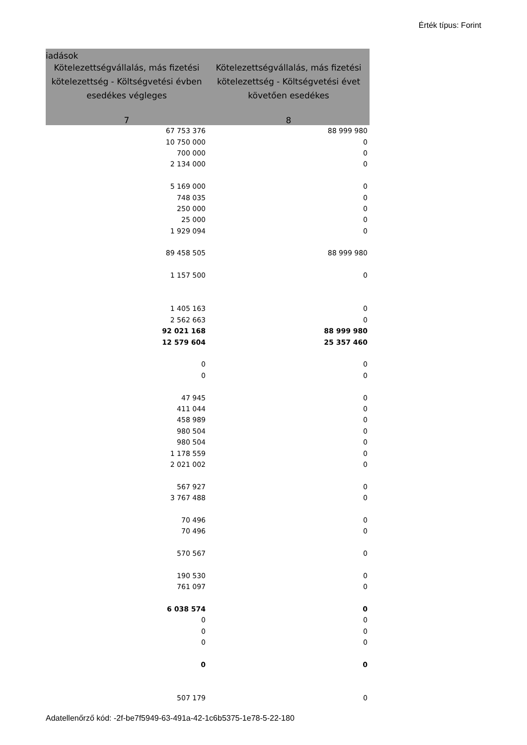Érték típus: Forint
| iadások | |
| --- | --- |
| Kötelezettségvállalás, más fizetési kötelezettség - Költségvetési évben esedékes végleges | Kötelezettségvállalás, más fizetési kötelezettség - Költségvetési évet követően esedékes |
| 7 | 8 |
| 67 753 376 | 88 999 980 |
| 10 750 000 | 0 |
| 700 000 | 0 |
| 2 134 000 | 0 |
| 5 169 000 | 0 |
| 748 035 | 0 |
| 250 000 | 0 |
| 25 000 | 0 |
| 1 929 094 | 0 |
| 89 458 505 | 88 999 980 |
| 1 157 500 | 0 |
| 1 405 163 | 0 |
| 2 562 663 | 0 |
| 92 021 168 | 88 999 980 |
| 12 579 604 | 25 357 460 |
| 0 | 0 |
| 0 | 0 |
| 47 945 | 0 |
| 411 044 | 0 |
| 458 989 | 0 |
| 980 504 | 0 |
| 980 504 | 0 |
| 1 178 559 | 0 |
| 2 021 002 | 0 |
| 567 927 | 0 |
| 3 767 488 | 0 |
| 70 496 | 0 |
| 70 496 | 0 |
| 570 567 | 0 |
| 190 530 | 0 |
| 761 097 | 0 |
| 6 038 574 | 0 |
| 0 | 0 |
| 0 | 0 |
| 0 | 0 |
| 0 | 0 |
| 507 179 | 0 |
Adatellenőrző kód: -2f-be7f5949-63-491a-42-1c6b5375-1e78-5-22-180